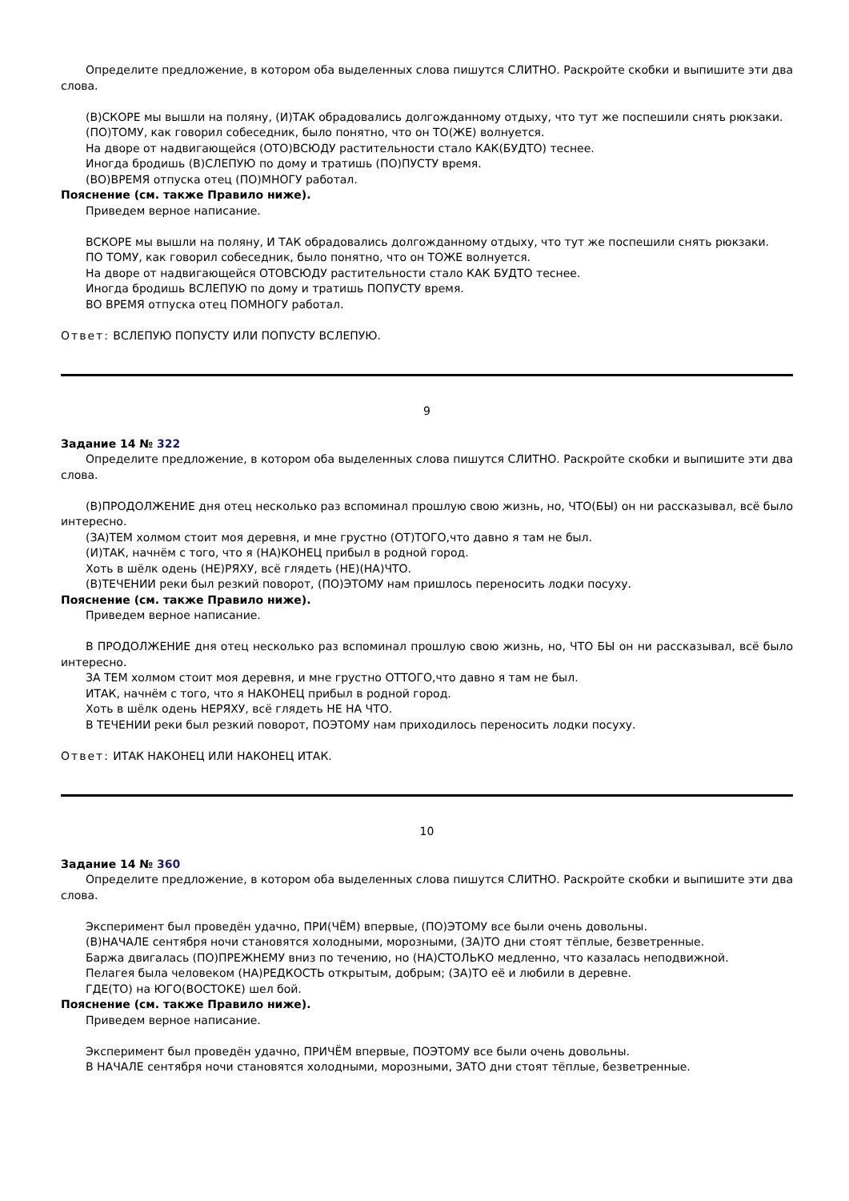Определите предложение, в котором оба выделенных слова пишутся СЛИТНО. Раскройте скобки и выпишите эти два слова.
(В)СКОРЕ мы вышли на поляну, (И)ТАК обрадовались долгожданному отдыху, что тут же поспешили снять рюкзаки.
(ПО)ТОМУ, как говорил собеседник, было понятно, что он ТО(ЖЕ) волнуется.
На дворе от надвигающейся (ОТО)ВСЮДУ растительности стало КАК(БУДТО) теснее.
Иногда бродишь (В)СЛЕПУЮ по дому и тратишь (ПО)ПУСТУ время.
(ВО)ВРЕМЯ отпуска отец (ПО)МНОГУ работал.
Пояснение (см. также Правило ниже).
Приведем верное написание.
ВСКОРЕ мы вышли на поляну, И ТАК обрадовались долгожданному отдыху, что тут же поспешили снять рюкзаки.
ПО ТОМУ, как говорил собеседник, было понятно, что он ТОЖЕ волнуется.
На дворе от надвигающейся ОТОВСЮДУ растительности стало КАК БУДТО теснее.
Иногда бродишь ВСЛЕПУЮ по дому и тратишь ПОПУСТУ время.
ВО ВРЕМЯ отпуска отец ПОМНОГУ работал.
Ответ: ВСЛЕПУЮ ПОПУСТУ ИЛИ ПОПУСТУ ВСЛЕПУЮ.
9
Задание 14 № 322
Определите предложение, в котором оба выделенных слова пишутся СЛИТНО. Раскройте скобки и выпишите эти два слова.
(В)ПРОДОЛЖЕНИЕ дня отец несколько раз вспоминал прошлую свою жизнь, но, ЧТО(БЫ) он ни рассказывал, всё было интересно.
(ЗА)ТЕМ холмом стоит моя деревня, и мне грустно (ОТ)ТОГО,что давно я там не был.
(И)ТАК, начнём с того, что я (НА)КОНЕЦ прибыл в родной город.
Хоть в шёлк одень (НЕ)РЯХУ, всё глядеть (НЕ)(НА)ЧТО.
(В)ТЕЧЕНИИ реки был резкий поворот, (ПО)ЭТОМУ нам пришлось переносить лодки посуху.
Пояснение (см. также Правило ниже).
Приведем верное написание.
В ПРОДОЛЖЕНИЕ дня отец несколько раз вспоминал прошлую свою жизнь, но, ЧТО БЫ он ни рассказывал, всё было интересно.
ЗА ТЕМ холмом стоит моя деревня, и мне грустно ОТТОГО,что давно я там не был.
ИТАК, начнём с того, что я НАКОНЕЦ прибыл в родной город.
Хоть в шёлк одень НЕРЯХУ, всё глядеть НЕ НА ЧТО.
В ТЕЧЕНИИ реки был резкий поворот, ПОЭТОМУ нам приходилось переносить лодки посуху.
Ответ: ИТАК НАКОНЕЦ ИЛИ НАКОНЕЦ ИТАК.
10
Задание 14 № 360
Определите предложение, в котором оба выделенных слова пишутся СЛИТНО. Раскройте скобки и выпишите эти два слова.
Эксперимент был проведён удачно, ПРИ(ЧЁМ) впервые, (ПО)ЭТОМУ все были очень довольны.
(В)НАЧАЛЕ сентября ночи становятся холодными, морозными, (ЗА)ТО дни стоят тёплые, безветренные.
Баржа двигалась (ПО)ПРЕЖНЕМУ вниз по течению, но (НА)СТОЛЬКО медленно, что казалась неподвижной.
Пелагея была человеком (НА)РЕДКОСТЬ открытым, добрым; (ЗА)ТО её и любили в деревне.
ГДЕ(ТО) на ЮГО(ВОСТОКЕ) шел бой.
Пояснение (см. также Правило ниже).
Приведем верное написание.
Эксперимент был проведён удачно, ПРИЧЁМ впервые, ПОЭТОМУ все были очень довольны.
В НАЧАЛЕ сентября ночи становятся холодными, морозными, ЗАТО дни стоят тёплые, безветренные.